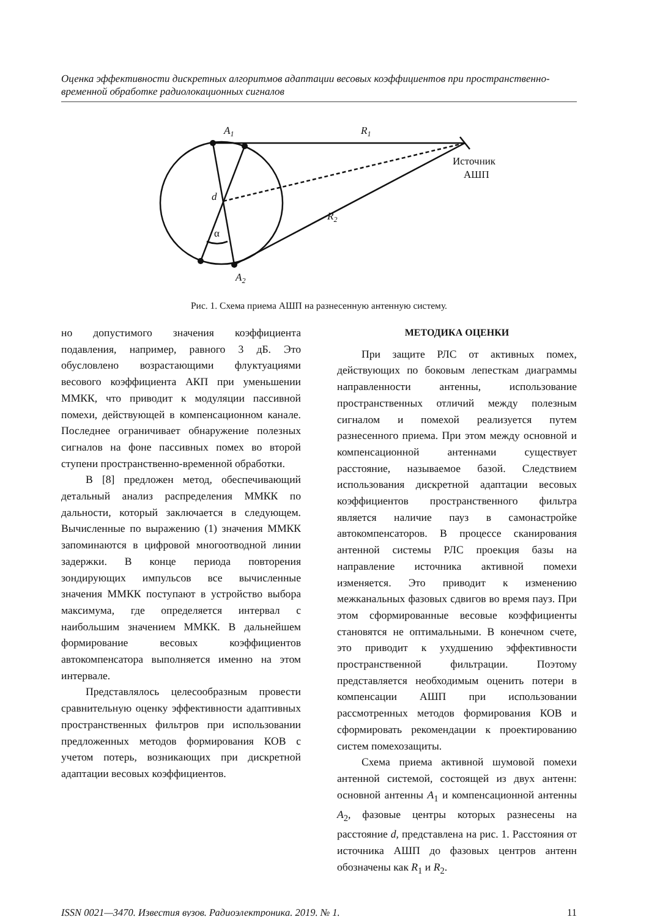Оценка эффективности дискретных алгоритмов адаптации весовых коэффициентов при пространственно-временной обработке радиолокационных сигналов
A1
R1
Источник
АШП
d
R2
α
A2
Рис. 1. Схема приема АШП на разнесенную антенную систему.
но допустимого значения коэффициента подавления, например, равного 3 дБ. Это обусловлено возрастающими флуктуациями весового коэффициента АКП при уменьшении ММКК, что приводит к модуляции пассивной помехи, действующей в компенсационном канале. Последнее ограничивает обнаружение полезных сигналов на фоне пассивных помех во второй ступени пространственно-временной обработки.
В [8] предложен метод, обеспечивающий детальный анализ распределения ММКК по дальности, который заключается в следующем. Вычисленные по выражению (1) значения ММКК запоминаются в цифровой многоотводной линии задержки. В конце периода повторения зондирующих импульсов все вычисленные значения ММКК поступают в устройство выбора максимума, где определяется интервал с наибольшим значением ММКК. В дальнейшем формирование весовых коэффициентов автокомпенсатора выполняется именно на этом интервале.
Представлялось целесообразным провести сравнительную оценку эффективности адаптивных пространственных фильтров при использовании предложенных методов формирования КОВ с учетом потерь, возникающих при дискретной адаптации весовых коэффициентов.
МЕТОДИКА ОЦЕНКИ
При защите РЛС от активных помех, действующих по боковым лепесткам диаграммы направленности антенны, использование пространственных отличий между полезным сигналом и помехой реализуется путем разнесенного приема. При этом между основной и компенсационной антеннами существует расстояние, называемое базой. Следствием использования дискретной адаптации весовых коэффициентов пространственного фильтра является наличие пауз в самонастройке автокомпенсаторов. В процессе сканирования антенной системы РЛС проекция базы на направление источника активной помехи изменяется. Это приводит к изменению межканальных фазовых сдвигов во время пауз. При этом сформированные весовые коэффициенты становятся не оптимальными. В конечном счете, это приводит к ухудшению эффективности пространственной фильтрации. Поэтому представляется необходимым оценить потери в компенсации АШП при использовании рассмотренных методов формирования КОВ и сформировать рекомендации к проектированию систем помехозащиты.
Схема приема активной шумовой помехи антенной системой, состоящей из двух антенн: основной антенны A<sub>1</sub> и компенсационной антенны A<sub>2</sub>, фазовые центры которых разнесены на расстояние d, представлена на рис. 1. Расстояния от источника АШП до фазовых центров антенн обозначены как R<sub>1</sub> и R<sub>2</sub>.
ISSN 0021—3470. Известия вузов. Радиоэлектроника. 2019. № 1. 11